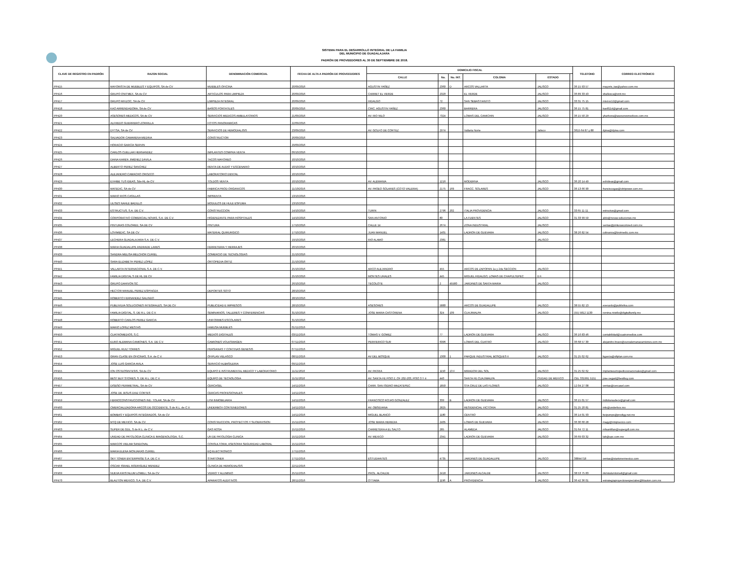SISTEMA PARA EL DESARROLLO INTEGRAL DE LA FAMILIA
DEL MUNICIPIO DE GUADALAJARA
PADRÓN DE PROVEEDORES AL 30 DE SEPTIEMBRE DE 2018.
| CLAVE DE REGISTRO EN PADRÓN | RAZON SOCIAL | DENOMINACIÓN COMERCIAL | FECHA DE ALTA A PADRÓN DE PROVEEDORES | DOMICILIO FISCAL | | | | | | TELEFONO | CORREO ELECTRÓNICO |
| --- | --- | --- | --- | --- | --- | --- | --- | --- | --- | --- | --- |
| | | | | CALLE | No. | No. INT. | COLONIA | ESTADO | | | |
| PP415 | MAYORISTA DE MUEBLES Y EQUIPOS, SA de CV | MUEBLES OFICINA | 20/09/2016 | AGUSTIN YAÑEZ | 2360 | D | ARCOS VALLARTA | JALISCO | | 36 15 93 57 | mayoris_tas@yahoo.com.mx |
| PP416 | GRUPO ONITMEX, SA de CV | ARTICULOS PARA LIMPIEZA | 20/09/2016 | CARRET EL VERDE | 2320 | | EL VERDE | JALISCO | | 36 89 33 43 | sballesca@onit.mx |
| PP417 | GRUPO MIXZOC, SA de CV | LIMPIEZA INTEGRAL | 20/09/2016 | HIDALGO | 72 | | SAN SEBASTIANITO | JALISCO | | 33 31 75 15 | mixzoc12@gmail.com |
| PP418 | KAO ARRENDADORA, SA de CV | BAÑOS PORTATILES | 20/09/2016 | CIRC. AGUSTIN YAÑEZ | 2360 | | BARRERA | JALISCO | | 36 15 75 81 | kao8114@gmail.com |
| PP420 | ASESORES MEDICOS, SA de CV | SERVICIOS MEDICOS AMBULATORIOS | 21/09/2016 | AV. RIO NILO | 7324 | | LOMAS DEL CAMICHIN | JALISCO | | 36 15 50 29 | ybarboza@asesoresmedicos.com.mx |
| PP421 | ALFREDO GUERRERO ZORRILLA | FOTOS PANORAMICAS | 22/09/2016 | | | | | | | | |
| PP422 | DYTSA, SA de CV | SERVICIOS DE HEMODIALISIS | 23/09/2016 | AV. GOLFO DE CORTEZ | 2974 | | Vallarta Norte | Jalisco | | 3615 64 87 y 88 | dytsa@dytsa.com |
| PP423 | SALVADOR CAMARENA MEDINA | CONSTRUCTOR | 26/09/2016 | | | | | | | | |
| PP424 | HORACIO GARCÍA SERVIN | | 29/09/2016 | | | | | | | | |
| PP425 | CARLOS CUELLAR HERNANDEZ | IMPLANTES COMPRA VENTA | 06/10/2016 | | | | | | | | |
| PP426 | DIANA KAREN JIMÉNEZ DÁVILA | TACOS MAYOREO | 10/10/2016 | | | | | | | | |
| PP427 | ALBERTO PEREZ SANCHEZ | RENTA DE AUDIO Y ESCENARIO | 10/10/2016 | | | | | | | | |
| PP428 | ALEJANDRO CAMACHO OROZCO | LABORATORIO DENTAL | 10/10/2016 | | | | | | | | |
| PP429 | EXHIBE TUS IDEAS, Sde RL de CV | TOLDOS VENTA | 10/10/2016 | AV. ALEMANIA | 1216 | | MODERNA | JALISCO | | 36 20 14 49 | exhideas@gmail.com |
| PP430 | MATEDIC, SA de CV | FABRICA PROD ORGANICOS | 11/10/2016 | AV. PASEO SOLARES (COTO VALERIA) | 2175 | 169 | FRACC. SOLARES | JALISCO | | 36 13 66 90 | franciscogas@citripower.com.mx |
| PP431 | MARIO RIOS CASILLAS | IMPRENTA | 13/10/2016 | | | | | | | | |
| PP432 | ULISES NAHLE BADILLO | MODULOS DE HULE ESPUMA | 13/10/2016 | | | | | | | | |
| PP433 | ESTRUCTUS, S.A. DE C.V. | CONSTRUCCION | 14/10/2016 | TURIN | 2796 | 202 | ITALIA PROVIDENCIA | JALISCO | | 33 65 11 11 | estructus@gmail.com |
| PP434 | CORPORATIVO COMERCIAL NOVAS, S.A. DE C.V. | HIGIENIZANTE PARA HOSPITALES | 14/10/2016 | SAN ANTONIO | 80 | | LA FUENTES | JALISCO | | 31 33 99 59 | aldo@novas-soluciones.mx |
| PP435 | PINTURAS COLORED, SA DE CV | PINTURA | 17/10/2016 | CALLE 14 | 2674 | | ZONA INDUSTRIAL | JALISCO | | | ventas@pinturascolored.com.mx |
| PP436 | LOVIMEDIC, SA DE CV | MATERIAL QUIRURGICO | 17/10/2016 | JUAN MANUEL | 1401 | | LADRON DE GUEVARA | JALISCO | | 38 26 82 54 | cobranza@lovimedic.com.mx |
| PP437 | LECHERA GUADALAJARA S.A. DE C.V. | | 19/10/2016 | RIO ALAMO | 2381 | | | JALISCO | | | |
| PP438 | MARIA GUADALUPE ANDRADE LARES | FERRETERIA Y HERRAJES | 20/10/2016 | | | | | | | | |
| PP439 | SANDRA MELISA MELCHOR CURIEL | COMERCIO DE TECNOLOGIAS | 21/10/2016 | | | | | | | | |
| PP440 | SARA ELIZABETH PEREZ LOPEZ | ORTOPEDIA ORTIZ | 21/10/2016 | | | | | | | | |
| PP441 | VALLARTA INTERNACIONAL S.A. DE C.V. | | 25/10/2016 | ARCO ALEJANDRO | 455 | | ARCOS DE ZAPOPAN 1a y 2da SECCION | JALISCO | | | |
| PP442 | FAMILIA DIGITAL S DE RL DE CV | | 25/10/2016 | MONTES URALES | 445 | | MIGUEL HIDALGO, LOMAS DE CHAPULTEPEC | D.F. | | | |
| PP443 | GRUPO DAHIVON SC | | 26/10/2016 | TECOLOTE | 2 | 45580 | JARDINES DE SANTA MARIA | JALISCO | | | |
| PP444 | HECTOR MANUEL PEREZ ESPINOZA | DEPORTES SOTO | 28/10/2016 | | | | | | | | |
| PP445 | ROBERTO FERNANDEZ GALINDO | | 28/10/2016 | | | | | | | | |
| PP446 | PUBLIVILVA SOLUCIONES INTEGRALES, SA DE CV | PUBLICIDAD E IMPRESOS | 28/10/2016 | ASESORES | 5880 | | ARCOS DE GUADALUPE | JALISCO | | 38 55 82 13 | everardo@publivilva.com |
| PP447 | FAMILIA DIGITAL, S. DE R.L. DE C.V. | SEMINARIOS, TALLERES Y CONFERENCIAS | 31/10/2016 | JOSE MARIA CASTORENA | 324 | 109 | CUAJIMALPA | JALISCO | | (55) 5812 1130 | romina.riviello@digitalfamily.mx |
| PP448 | ROBERTO CARLOS PEREZ GARCIA | UNIFORMES ESCOLARES | 31/10/2016 | | | | | | | | |
| PP449 | MARIO LOPEZ MESTAS | FAMUSA MUEBLES | 01/11/2016 | | | | | | | | |
| PP450 | CUATROMEDIOS, S.C. | MEDIOS DIGITALES | 03/11/2016 | TOMAS V. GOMEZ | 77 | | LADRON DE GUEVARA | JALISCO | | 36 16 83 46 | contabilidad@cuatromedios.com |
| PP451 | EURO ALEMANA CAMIONES, S.A. DE C.V. | CAMIONES VOLKSWAGEN | 07/11/2016 | PERIFERICO SUR | 6396 | | LOMAS DEL CUATRO | JALISCO | | 36 68 57 30 | alejandro.bravo@euroalemanacamiones.com.mx |
| PP452 | MIGUEL RUIZ TORRES | PERSIANAS Y CORTINAS GENESIS | 07/11/2016 | | | | | | | | |
| PP453 | GRAN CLASE EN OFICINAS, S.A. de C.V. | OFIPLAN VELASCO | 08/11/2016 | AV DEL BOSQUE | 1300 | 1 | PARQUE INDUSTRIAL BOSQUES II | JALISCO | | 31 25 02 62 | bgarcia@ofiplan.com.mx |
| PP454 | JOSE LUIS GARCIA AVILA | SERVICIO ALBAÑILERIA | 09/11/2016 | | | | | | | | |
| PP455 | ION OSTEOSINTESIS, SA de CV | EQUIPO E INSTRUMENTAL MEDICO Y LABORATORIO | 11/11/2016 | AV. PATRIA | 1150 | 13 F | MIRADOR DEL SOL | JALISCO | | 31 25 02 62 | implantesortopedicosnacionales@gmail.com |
| PP456 | BEST BUY STORES, S. DE R.L. DE C.V. | EQUIPO DE TECNOLOGIA | 11/11/2016 | AV. SANTA FE PISO 2, OF 202-203, PISO 3 Y 4 | 440 | | SANTA FE CUAJIMALPA | CIUDAD DE MEXICO | | CEL 331991 5151 | jose.vega4@bestbuy.com |
| PP457 | DISEÑO PERIMETRAL, SA de CV | CERCASEL | 14/11/2016 | CARR. SAN ISIDRO MAZATEPEC | 1850 | | STA CRUZ DE LAS FLORES | JALISCO | | 12 04 27 08 | ventas@cercasel.com |
| PP458 | JOSE DE JESUS DIAZ CORTES | CERCAS PROFESIONALES | 14/11/2016 | | | | | | | | |
| PP459 | FERROCONSTRUCCIONES IND. TOLAR, SA de CV | LYM INMOBILIARIA | 14/11/2016 | FRANCISCO ROJAS GONZALEZ | 339 | B | LADRON DE GUEVARA | JALISCO | | 36 15 01 57 | indtolarsadecv@gmail.com |
| PP460 | CMERCIALIZADORA ARCOS DE OCCIDENTE, S de R.L. de C.V. | UNDERBOX CONTENEDORES | 14/11/2016 | AV. OBSIDIANA | 2825 | | RESIDENCIAL VICTORIA | JALISCO | | 31 25 20 81 | info@underbox.mx |
| PP461 | BOMBAS Y EQUIPOS INTEGRADOS, SA de CV | | 14/11/2016 | MIGUEL BLANCO | 1180 | | CENTRO | JALISCO | | 36 14 01 93 | beipumps@prodigy.net.mx |
| PP462 | MTQ DE MEXICO, SA de CV | CONSTRUCCION, PROYECTOS Y SUOERVISION | 15/11/2016 | JOSE MARIA HEREDIA | 2405 | | LOMAS DE GUEVARA | JALISCO | | 36 30 60 28 | magy@mtqmexico.com |
| PP463 | SUPER DE GDL, S de R.L. de C.V. | GAS ROSA | 15/11/2016 | CARRETERA A EL SALTO | 285 | | ALAMEDA | JALISCO | | 31 64 72 11 | mfsantillan@supergdl.com.mx |
| PP464 | UNIDAD DE PATOLOGIA CLINICA E IMAGENOLOGIA, S.C. | UN DE PATOLOGIA CLINICA | 15/11/2016 | AV. MEXICO | 2341 | | LADRON DE GUEVARA | JALISCO | | 36 69 03 32 | lab@upc.com.mx |
| PP465 | MARCOS VIELMA SANDOVAL | CONSULTORIA, ASESORIA SEGURIDAD LABORAL | 15/11/2016 | | | | | | | | |
| PP466 | MARIA ELENA MONJARAS CURIEL | EQ ELECTRONICO | 17/11/2016 | | | | | | | | |
| PP467 | SKY TONER ENTERPRISE S.A. DE C.V. | STARTONER | 17/11/2016 | ESTUDIANTES | 4735 | | JARDINES DE GUADALUPE | JALISCO | | 38844718 | ventas@startonermexico.com |
| PP468 | OSCAR ISRAEL RODRIGUEZ MENDEZ | CLINICA DE HEMODIALISIS | 22/11/2016 | | | | | | | | |
| PP469 | NUEVA KRISTALUM LOMELI, SA de CV | VIDRIO Y ALUMINIO | 25/11/2016 | PROL. ALCALDE | 2418 | | JARDINES ALCALDE | JALISCO | | 38 53 75 83 | nkristalumlomeli@gmail.com |
| PP470 | BLAUTON MEXICO, S.A. DE C.V. | APARATOS AUDITIVOS | 28/11/2016 | OTTAWA | 1196 | A | PROVIDENCIA | JALISCO | | 36 42 36 01 | estrategiaproyectosespeciales@blauton.com.mx |